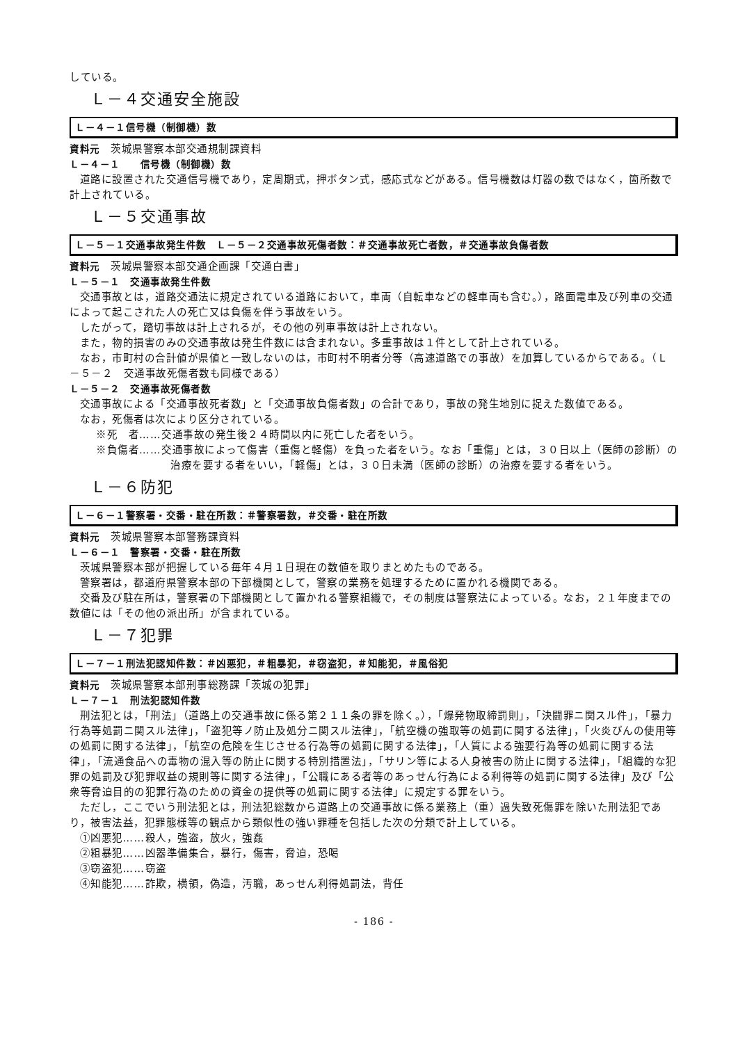している。
Ｌ－４交通安全施設
Ｌ－４－１信号機（制御機）数
資料元　茨城県警察本部交通規制課資料
Ｌ－４－１　　信号機（制御機）数
道路に設置された交通信号機であり，定周期式，押ボタン式，感応式などがある。信号機数は灯器の数ではなく，箇所数で計上されている。
Ｌ－５交通事故
Ｌ－５－１交通事故発生件数　Ｌ－５－２交通事故死傷者数：＃交通事故死亡者数，＃交通事故負傷者数
資料元　茨城県警察本部交通企画課「交通白書」
Ｌ－５－１　交通事故発生件数
交通事故とは，道路交通法に規定されている道路において，車両（自転車などの軽車両も含む。），路面電車及び列車の交通によって起こされた人の死亡又は負傷を伴う事故をいう。
したがって，踏切事故は計上されるが，その他の列車事故は計上されない。
また，物的損害のみの交通事故は発生件数には含まれない。多重事故は１件として計上されている。
なお，市町村の合計値が県値と一致しないのは，市町村不明者分等（高速道路での事故）を加算しているからである。（Ｌ－５－２　交通事故死傷者数も同様である）
Ｌ－５－２　交通事故死傷者数
交通事故による「交通事故死者数」と「交通事故負傷者数」の合計であり，事故の発生地別に捉えた数値である。
なお，死傷者は次により区分されている。
※死　者……交通事故の発生後２４時間以内に死亡した者をいう。
※負傷者……交通事故によって傷害（重傷と軽傷）を負った者をいう。なお「重傷」とは，３０日以上（医師の診断）の治療を要する者をいい，「軽傷」とは，３０日未満（医師の診断）の治療を要する者をいう。
Ｌ－６防犯
Ｌ－６－１警察署・交番・駐在所数：＃警察署数，＃交番・駐在所数
資料元　茨城県警察本部警務課資料
Ｌ－６－１　警察署・交番・駐在所数
茨城県警察本部が把握している毎年４月１日現在の数値を取りまとめたものである。
警察署は，都道府県警察本部の下部機関として，警察の業務を処理するために置かれる機関である。
交番及び駐在所は，警察署の下部機関として置かれる警察組織で，その制度は警察法によっている。なお，２１年度までの数値には「その他の派出所」が含まれている。
Ｌ－７犯罪
Ｌ－７－１刑法犯認知件数：＃凶悪犯，＃粗暴犯，＃窃盗犯，＃知能犯，＃風俗犯
資料元　茨城県警察本部刑事総務課「茨城の犯罪」
Ｌ－７－１　刑法犯認知件数
刑法犯とは，「刑法」（道路上の交通事故に係る第２１１条の罪を除く。），「爆発物取締罰則」，「決闘罪ニ関スル件」，「暴力行為等処罰ニ関スル法律」，「盗犯等ノ防止及処分ニ関スル法律」，「航空機の強取等の処罰に関する法律」，「火炎びんの使用等の処罰に関する法律」，「航空の危険を生じさせる行為等の処罰に関する法律」，「人質による強要行為等の処罰に関する法律」，「流通食品への毒物の混入等の防止に関する特別措置法」，「サリン等による人身被害の防止に関する法律」，「組織的な犯罪の処罰及び犯罪収益の規則等に関する法律」，「公職にある者等のあっせん行為による利得等の処罰に関する法律」及び「公衆等脅迫目的の犯罪行為のための資金の提供等の処罰に関する法律」に規定する罪をいう。
ただし，ここでいう刑法犯とは，刑法犯総数から道路上の交通事故に係る業務上（重）過失致死傷罪を除いた刑法犯であり，被害法益，犯罪態様等の観点から類似性の強い罪種を包括した次の分類で計上している。
①凶悪犯……殺人，強盗，放火，強姦
②粗暴犯……凶器準備集合，暴行，傷害，脅迫，恐喝
③窃盗犯……窃盗
④知能犯……詐欺，横領，偽造，汚職，あっせん利得処罰法，背任
- 186 -